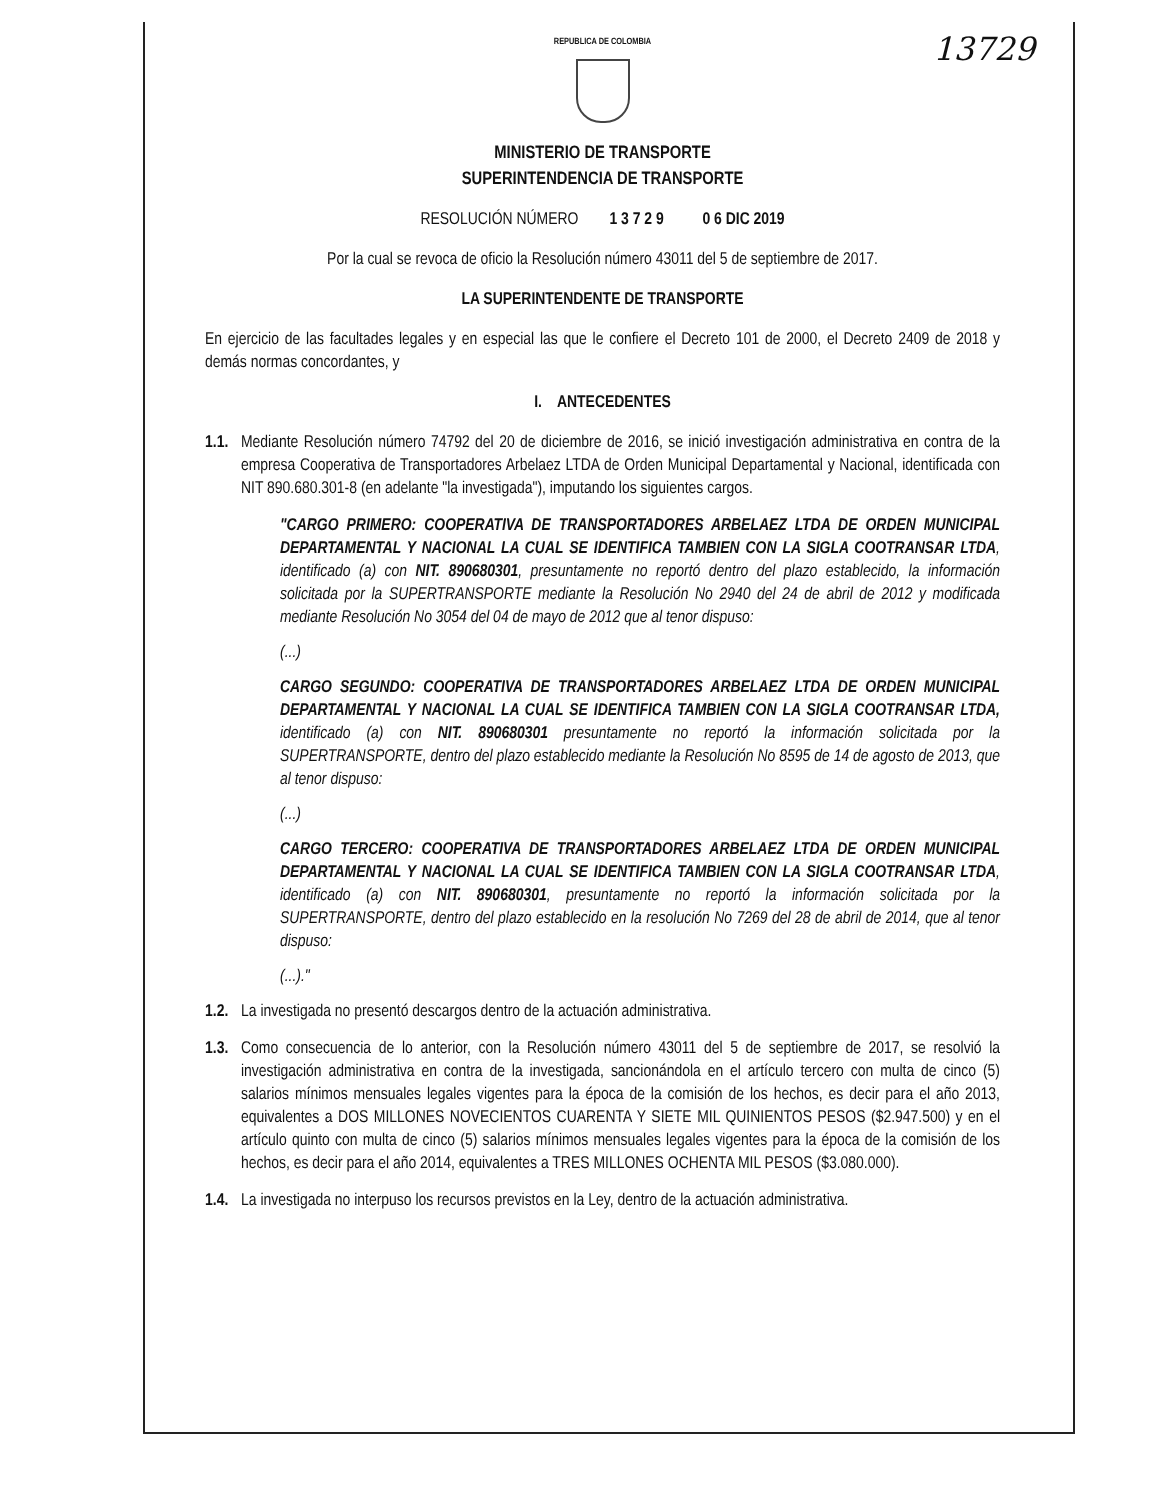13729
REPUBLICA DE COLOMBIA
MINISTERIO DE TRANSPORTE
SUPERINTENDENCIA DE TRANSPORTE
RESOLUCIÓN NÚMERO 1 3 7 2 9 0 6 DIC 2019
Por la cual se revoca de oficio la Resolución número 43011 del 5 de septiembre de 2017.
LA SUPERINTENDENTE DE TRANSPORTE
En ejercicio de las facultades legales y en especial las que le confiere el Decreto 101 de 2000, el Decreto 2409 de 2018 y demás normas concordantes, y
I. ANTECEDENTES
1.1.
Mediante Resolución número 74792 del 20 de diciembre de 2016, se inició investigación administrativa en contra de la empresa Cooperativa de Transportadores Arbelaez LTDA de Orden Municipal Departamental y Nacional, identificada con NIT 890.680.301-8 (en adelante "la investigada"), imputando los siguientes cargos.
"CARGO PRIMERO: COOPERATIVA DE TRANSPORTADORES ARBELAEZ LTDA DE ORDEN MUNICIPAL DEPARTAMENTAL Y NACIONAL LA CUAL SE IDENTIFICA TAMBIEN CON LA SIGLA COOTRANSAR LTDA, identificado (a) con NIT. 890680301, presuntamente no reportó dentro del plazo establecido, la información solicitada por la SUPERTRANSPORTE mediante la Resolución No 2940 del 24 de abril de 2012 y modificada mediante Resolución No 3054 del 04 de mayo de 2012 que al tenor dispuso:
(...)
CARGO SEGUNDO: COOPERATIVA DE TRANSPORTADORES ARBELAEZ LTDA DE ORDEN MUNICIPAL DEPARTAMENTAL Y NACIONAL LA CUAL SE IDENTIFICA TAMBIEN CON LA SIGLA COOTRANSAR LTDA, identificado (a) con NIT. 890680301 presuntamente no reportó la información solicitada por la SUPERTRANSPORTE, dentro del plazo establecido mediante la Resolución No 8595 de 14 de agosto de 2013, que al tenor dispuso:
(...)
CARGO TERCERO: COOPERATIVA DE TRANSPORTADORES ARBELAEZ LTDA DE ORDEN MUNICIPAL DEPARTAMENTAL Y NACIONAL LA CUAL SE IDENTIFICA TAMBIEN CON LA SIGLA COOTRANSAR LTDA, identificado (a) con NIT. 890680301, presuntamente no reportó la información solicitada por la SUPERTRANSPORTE, dentro del plazo establecido en la resolución No 7269 del 28 de abril de 2014, que al tenor dispuso:
(...)."
1.2.
La investigada no presentó descargos dentro de la actuación administrativa.
1.3.
Como consecuencia de lo anterior, con la Resolución número 43011 del 5 de septiembre de 2017, se resolvió la investigación administrativa en contra de la investigada, sancionándola en el artículo tercero con multa de cinco (5) salarios mínimos mensuales legales vigentes para la época de la comisión de los hechos, es decir para el año 2013, equivalentes a DOS MILLONES NOVECIENTOS CUARENTA Y SIETE MIL QUINIENTOS PESOS ($2.947.500) y en el artículo quinto con multa de cinco (5) salarios mínimos mensuales legales vigentes para la época de la comisión de los hechos, es decir para el año 2014, equivalentes a TRES MILLONES OCHENTA MIL PESOS ($3.080.000).
1.4.
La investigada no interpuso los recursos previstos en la Ley, dentro de la actuación administrativa.